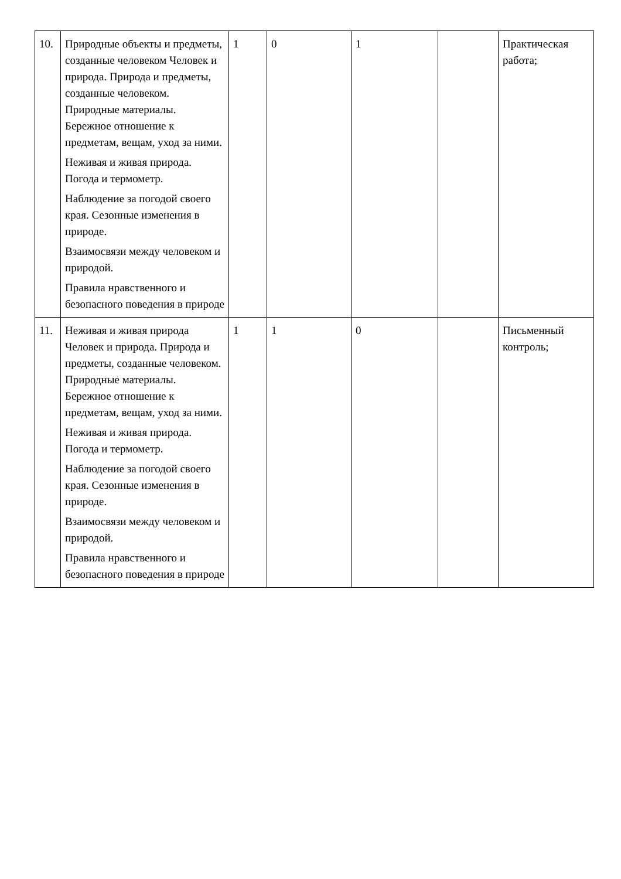| 10. | Природные объекты и предметы, созданные человеком Человек и природа. Природа и предметы, созданные человеком. Природные материалы. Бережное отношение к предметам, вещам, уход за ними. Неживая и живая природа. Погода и термометр. Наблюдение за погодой своего края. Сезонные изменения в природе. Взаимосвязи между человеком и природой. Правила нравственного и безопасного поведения в природе | 1 | 0 | 1 | | Практическая работа; |
| 11. | Неживая и живая природа Человек и природа. Природа и предметы, созданные человеком. Природные материалы. Бережное отношение к предметам, вещам, уход за ними. Неживая и живая природа. Погода и термометр. Наблюдение за погодой своего края. Сезонные изменения в природе. Взаимосвязи между человеком и природой. Правила нравственного и безопасного поведения в природе | 1 | 1 | 0 | | Письменный контроль; |